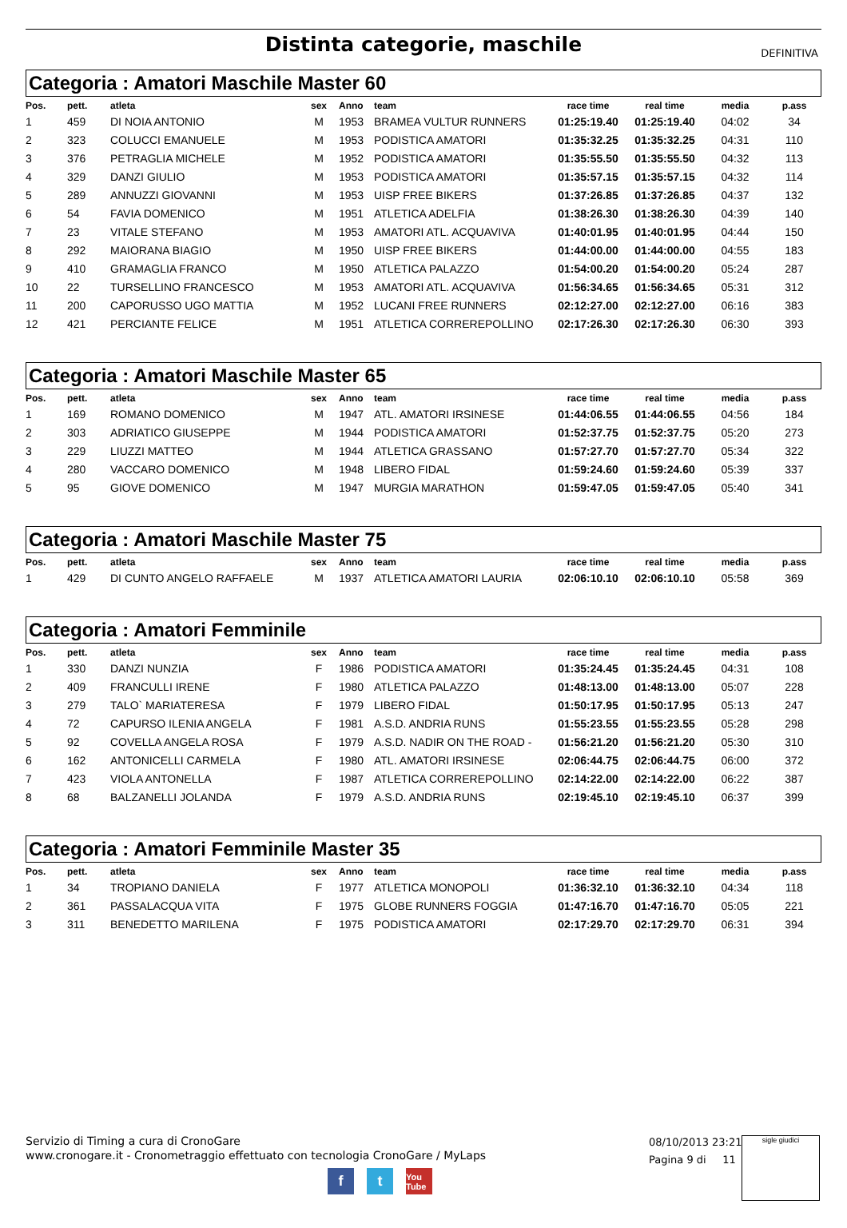Distinta categorie, maschile
DEFINITIVA
Categoria : Amatori Maschile Master 60
| Pos. | pett. | atleta | sex | Anno | team | race time | real time | media | p.ass |
| --- | --- | --- | --- | --- | --- | --- | --- | --- | --- |
| 1 | 459 | DI NOIA ANTONIO | M | 1953 | BRAMEA VULTUR RUNNERS | 01:25:19.40 | 01:25:19.40 | 04:02 | 34 |
| 2 | 323 | COLUCCI EMANUELE | M | 1953 | PODISTICA AMATORI | 01:35:32.25 | 01:35:32.25 | 04:31 | 110 |
| 3 | 376 | PETRAGLIA MICHELE | M | 1952 | PODISTICA AMATORI | 01:35:55.50 | 01:35:55.50 | 04:32 | 113 |
| 4 | 329 | DANZI GIULIO | M | 1953 | PODISTICA AMATORI | 01:35:57.15 | 01:35:57.15 | 04:32 | 114 |
| 5 | 289 | ANNUZZI GIOVANNI | M | 1953 | UISP FREE BIKERS | 01:37:26.85 | 01:37:26.85 | 04:37 | 132 |
| 6 | 54 | FAVIA DOMENICO | M | 1951 | ATLETICA ADELFIA | 01:38:26.30 | 01:38:26.30 | 04:39 | 140 |
| 7 | 23 | VITALE STEFANO | M | 1953 | AMATORI ATL. ACQUAVIVA | 01:40:01.95 | 01:40:01.95 | 04:44 | 150 |
| 8 | 292 | MAIORANA BIAGIO | M | 1950 | UISP FREE BIKERS | 01:44:00.00 | 01:44:00.00 | 04:55 | 183 |
| 9 | 410 | GRAMAGLIA FRANCO | M | 1950 | ATLETICA PALAZZO | 01:54:00.20 | 01:54:00.20 | 05:24 | 287 |
| 10 | 22 | TURSELLINO FRANCESCO | M | 1953 | AMATORI ATL. ACQUAVIVA | 01:56:34.65 | 01:56:34.65 | 05:31 | 312 |
| 11 | 200 | CAPORUSSO UGO MATTIA | M | 1952 | LUCANI FREE RUNNERS | 02:12:27.00 | 02:12:27.00 | 06:16 | 383 |
| 12 | 421 | PERCIANTE FELICE | M | 1951 | ATLETICA CORREREPOLLINO | 02:17:26.30 | 02:17:26.30 | 06:30 | 393 |
Categoria : Amatori Maschile Master 65
| Pos. | pett. | atleta | sex | Anno | team | race time | real time | media | p.ass |
| --- | --- | --- | --- | --- | --- | --- | --- | --- | --- |
| 1 | 169 | ROMANO DOMENICO | M | 1947 | ATL. AMATORI IRSINESE | 01:44:06.55 | 01:44:06.55 | 04:56 | 184 |
| 2 | 303 | ADRIATICO GIUSEPPE | M | 1944 | PODISTICA AMATORI | 01:52:37.75 | 01:52:37.75 | 05:20 | 273 |
| 3 | 229 | LIUZZI MATTEO | M | 1944 | ATLETICA GRASSANO | 01:57:27.70 | 01:57:27.70 | 05:34 | 322 |
| 4 | 280 | VACCARO DOMENICO | M | 1948 | LIBERO FIDAL | 01:59:24.60 | 01:59:24.60 | 05:39 | 337 |
| 5 | 95 | GIOVE DOMENICO | M | 1947 | MURGIA MARATHON | 01:59:47.05 | 01:59:47.05 | 05:40 | 341 |
Categoria : Amatori Maschile Master 75
| Pos. | pett. | atleta | sex | Anno | team | race time | real time | media | p.ass |
| --- | --- | --- | --- | --- | --- | --- | --- | --- | --- |
| 1 | 429 | DI CUNTO ANGELO RAFFAELE | M | 1937 | ATLETICA AMATORI LAURIA | 02:06:10.10 | 02:06:10.10 | 05:58 | 369 |
Categoria : Amatori Femminile
| Pos. | pett. | atleta | sex | Anno | team | race time | real time | media | p.ass |
| --- | --- | --- | --- | --- | --- | --- | --- | --- | --- |
| 1 | 330 | DANZI NUNZIA | F | 1986 | PODISTICA AMATORI | 01:35:24.45 | 01:35:24.45 | 04:31 | 108 |
| 2 | 409 | FRANCULLI IRENE | F | 1980 | ATLETICA PALAZZO | 01:48:13.00 | 01:48:13.00 | 05:07 | 228 |
| 3 | 279 | TALO` MARIATERESA | F | 1979 | LIBERO FIDAL | 01:50:17.95 | 01:50:17.95 | 05:13 | 247 |
| 4 | 72 | CAPURSO ILENIA ANGELA | F | 1981 | A.S.D. ANDRIA RUNS | 01:55:23.55 | 01:55:23.55 | 05:28 | 298 |
| 5 | 92 | COVELLA ANGELA ROSA | F | 1979 | A.S.D. NADIR ON THE ROAD - | 01:56:21.20 | 01:56:21.20 | 05:30 | 310 |
| 6 | 162 | ANTONICELLI CARMELA | F | 1980 | ATL. AMATORI IRSINESE | 02:06:44.75 | 02:06:44.75 | 06:00 | 372 |
| 7 | 423 | VIOLA ANTONELLA | F | 1987 | ATLETICA CORREREPOLLINO | 02:14:22.00 | 02:14:22.00 | 06:22 | 387 |
| 8 | 68 | BALZANELLI JOLANDA | F | 1979 | A.S.D. ANDRIA RUNS | 02:19:45.10 | 02:19:45.10 | 06:37 | 399 |
Categoria : Amatori Femminile Master 35
| Pos. | pett. | atleta | sex | Anno | team | race time | real time | media | p.ass |
| --- | --- | --- | --- | --- | --- | --- | --- | --- | --- |
| 1 | 34 | TROPIANO DANIELA | F | 1977 | ATLETICA MONOPOLI | 01:36:32.10 | 01:36:32.10 | 04:34 | 118 |
| 2 | 361 | PASSALACQUA VITA | F | 1975 | GLOBE RUNNERS FOGGIA | 01:47:16.70 | 01:47:16.70 | 05:05 | 221 |
| 3 | 311 | BENEDETTO MARILENA | F | 1975 | PODISTICA AMATORI | 02:17:29.70 | 02:17:29.70 | 06:31 | 394 |
Servizio di Timing a cura di CronoGare
www.cronogare.it - Cronometraggio effettuato con tecnologia CronoGare / MyLaps
08/10/2013 23:21
Pagina 9 di 11
sigle giudici
ft You Tube